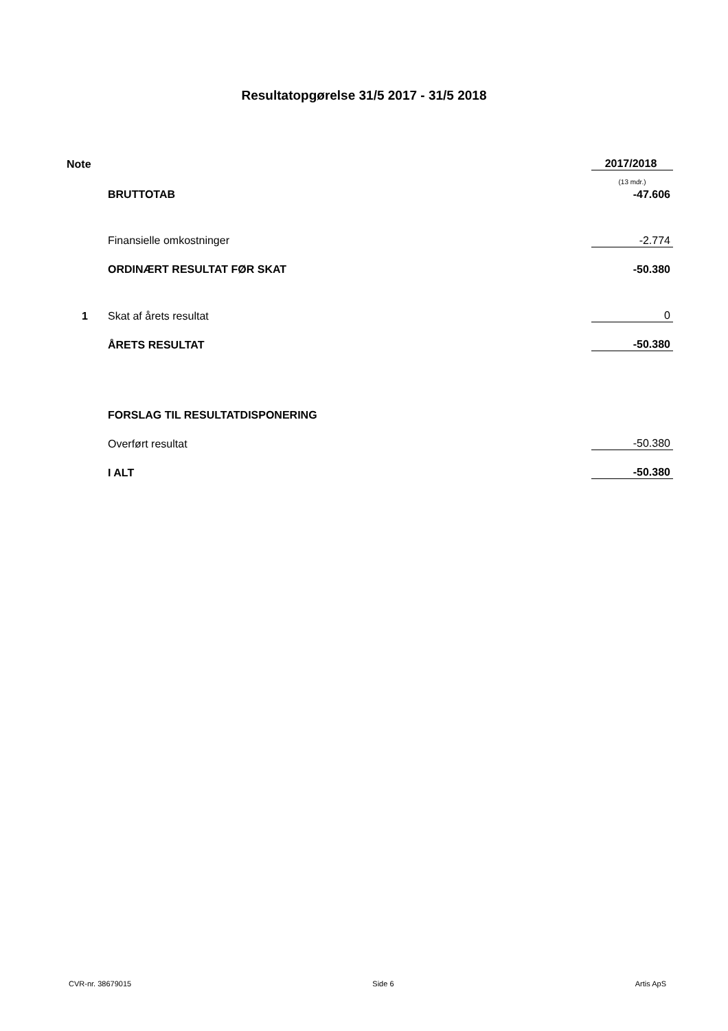Resultatopgørelse 31/5 2017 - 31/5 2018
| Note | | 2017/2018 |
| | | (13 mdr.) |
| | BRUTTOTAB | -47.606 |
| | Finansielle omkostninger | -2.774 |
| | ORDINÆRT RESULTAT FØR SKAT | -50.380 |
| 1 | Skat af årets resultat | 0 |
| | ÅRETS RESULTAT | -50.380 |
| | FORSLAG TIL RESULTATDISPONERING | |
| | Overført resultat | -50.380 |
| | I ALT | -50.380 |
CVR-nr. 38679015 Side 6 Artis ApS